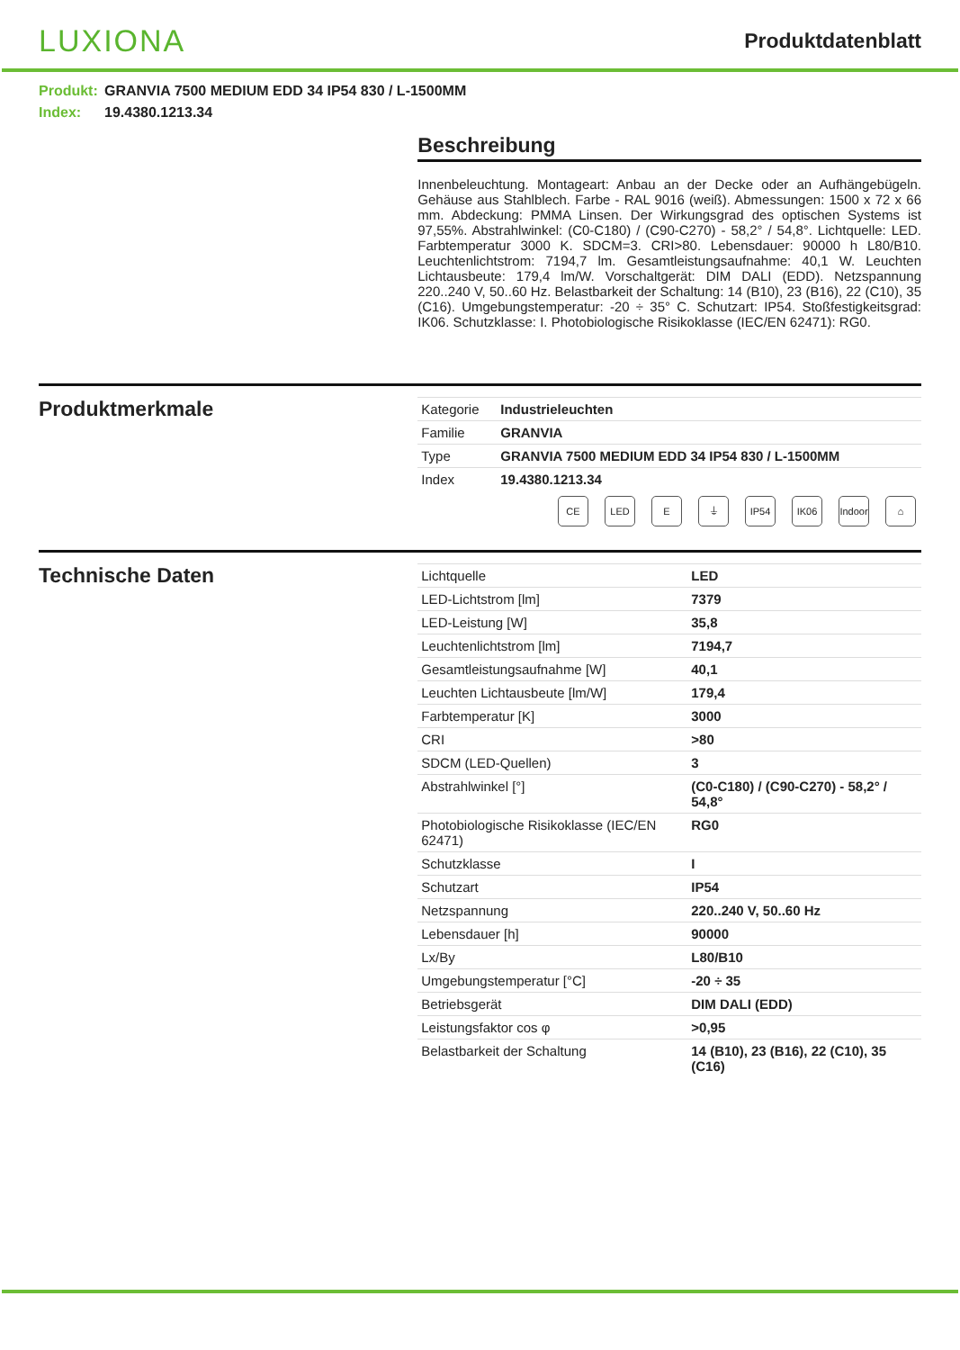LUXIONA
Produktdatenblatt
Produkt: GRANVIA 7500 MEDIUM EDD 34 IP54 830 / L-1500MM
Index: 19.4380.1213.34
Beschreibung
Innenbeleuchtung. Montageart: Anbau an der Decke oder an Aufhängebügeln. Gehäuse aus Stahlblech. Farbe - RAL 9016 (weiß). Abmessungen: 1500 x 72 x 66 mm. Abdeckung: PMMA Linsen. Der Wirkungsgrad des optischen Systems ist 97,55%. Abstrahlwinkel: (C0-C180) / (C90-C270) - 58,2° / 54,8°. Lichtquelle: LED. Farbtemperatur 3000 K. SDCM=3. CRI>80. Lebensdauer: 90000 h L80/B10. Leuchtenlichtstrom: 7194,7 lm. Gesamtleistungsaufnahme: 40,1 W. Leuchten Lichtausbeute: 179,4 lm/W. Vorschaltgerät: DIM DALI (EDD). Netzspannung 220..240 V, 50..60 Hz. Belastbarkeit der Schaltung: 14 (B10), 23 (B16), 22 (C10), 35 (C16). Umgebungstemperatur: -20 ÷ 35° C. Schutzart: IP54. Stoßfestigkeitsgrad: IK06. Schutzklasse: I. Photobiologische Risikoklasse (IEC/EN 62471): RG0.
Produktmerkmale
| Kategorie | Industrieleuchten |
| Familie | GRANVIA |
| Type | GRANVIA 7500 MEDIUM EDD 34 IP54 830 / L-1500MM |
| Index | 19.4380.1213.34 |
CE LED E ⏚ IP54 IK06 Indoor ⌂
Technische Daten
| Lichtquelle | LED |
| LED-Lichtstrom [lm] | 7379 |
| LED-Leistung [W] | 35,8 |
| Leuchtenlichtstrom [lm] | 7194,7 |
| Gesamtleistungsaufnahme [W] | 40,1 |
| Leuchten Lichtausbeute [lm/W] | 179,4 |
| Farbtemperatur [K] | 3000 |
| CRI | >80 |
| SDCM (LED-Quellen) | 3 |
| Abstrahlwinkel [°] | (C0-C180) / (C90-C270) - 58,2° / 54,8° |
| Photobiologische Risikoklasse (IEC/EN 62471) | RG0 |
| Schutzklasse | I |
| Schutzart | IP54 |
| Netzspannung | 220..240 V, 50..60 Hz |
| Lebensdauer [h] | 90000 |
| Lx/By | L80/B10 |
| Umgebungstemperatur [°C] | -20 ÷ 35 |
| Betriebsgerät | DIM DALI (EDD) |
| Leistungsfaktor cos φ | >0,95 |
| Belastbarkeit der Schaltung | 14 (B10), 23 (B16), 22 (C10), 35 (C16) |